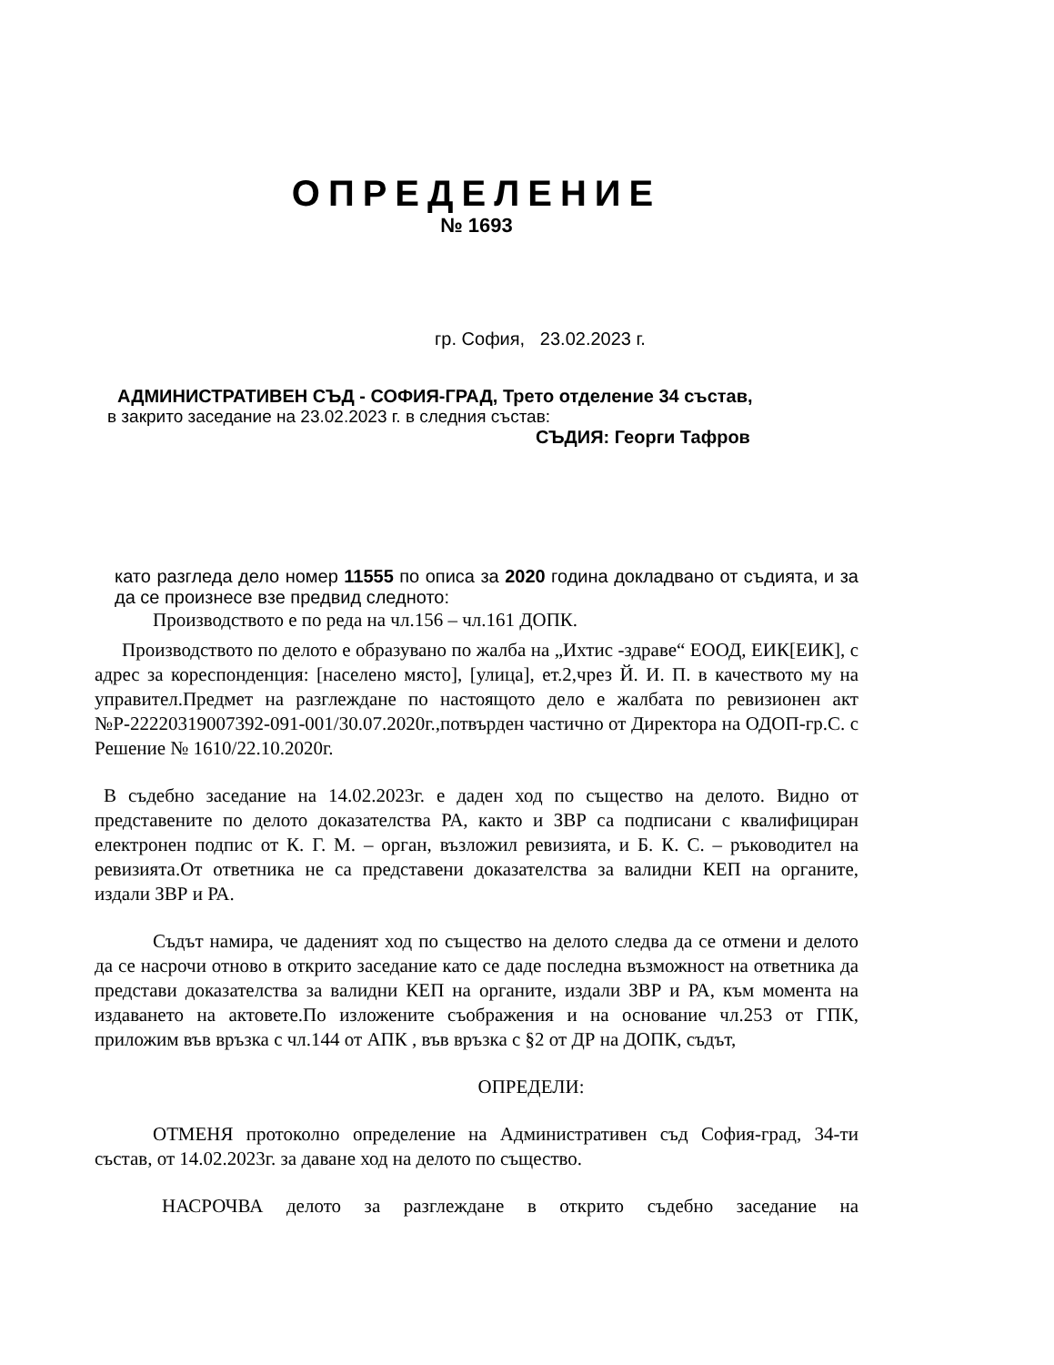ОПРЕДЕЛЕНИЕ
№ 1693
гр. София, 23.02.2023 г.
АДМИНИСТРАТИВЕН СЪД - СОФИЯ-ГРАД, Трето отделение 34 състав,
в закрито заседание на 23.02.2023 г. в следния състав:
СЪДИЯ: Георги Тафров
като разгледа дело номер 11555 по описа за 2020 година докладвано от съдията, и за да се произнесе взе предвид следното:
Производството е по реда на чл.156 – чл.161 ДОПК.
Производството по делото е образувано по жалба на „Ихтис -здраве“ ЕООД, ЕИК[ЕИК], с адрес за кореспонденция: [населено място], [улица], ет.2,чрез Й. И. П. в качеството му на управител.Предмет на разглеждане по настоящото дело е жалбата по ревизионен акт №Р-22220319007392-091-001/30.07.2020г.,потвърден частично от Директора на ОДОП-гр.С. с Решение № 1610/22.10.2020г.
В съдебно заседание на 14.02.2023г. е даден ход по същество на делото. Видно от представените по делото доказателства РА, както и ЗВР са подписани с квалифициран електронен подпис от К. Г. М. – орган, възложил ревизията, и Б. К. С. – ръководител на ревизията.От ответника не са представени доказателства за валидни КЕП на органите, издали ЗВР и РА.
Съдът намира, че даденият ход по същество на делото следва да се отмени и делото да се насрочи отново в открито заседание като се даде последна възможност на ответника да представи доказателства за валидни КЕП на органите, издали ЗВР и РА, към момента на издаването на актовете.По изложените съображения и на основание чл.253 от ГПК, приложим във връзка с чл.144 от АПК , във връзка с §2 от ДР на ДОПК, съдът,
ОПРЕДЕЛИ:
ОТМЕНЯ протоколно определение на Административен съд София-град, 34-ти състав, от 14.02.2023г. за даване ход на делото по същество.
НАСРОЧВА делото за разглеждане в открито съдебно заседание на